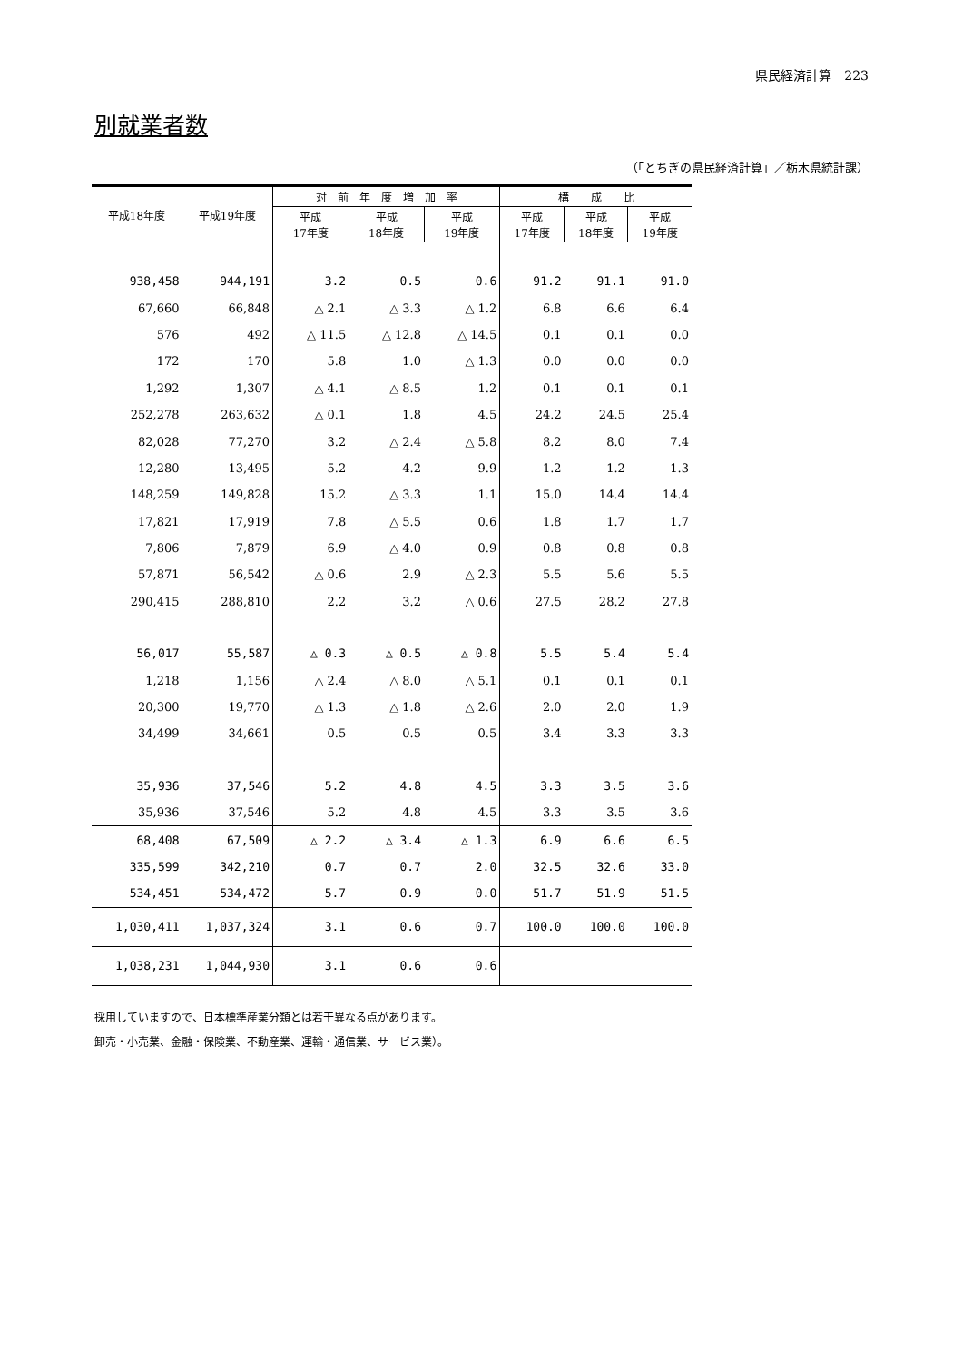県民経済計算　223
別就業者数
（「とちぎの県民経済計算」／栃木県統計課）
| 平成18年度 | 平成19年度 | 対 前 年 度 増 加 率 | | | 構 成 比 | | |
| --- | --- | --- | --- | --- | --- | --- | --- |
| | | 平成 17年度 | 平成 18年度 | 平成 19年度 | 平成 17年度 | 平成 18年度 | 平成 19年度 |
| 938,458 | 944,191 | 3.2 | 0.5 | 0.6 | 91.2 | 91.1 | 91.0 |
| 67,660 | 66,848 | △ 2.1 | △ 3.3 | △ 1.2 | 6.8 | 6.6 | 6.4 |
| 576 | 492 | △ 11.5 | △ 12.8 | △ 14.5 | 0.1 | 0.1 | 0.0 |
| 172 | 170 | 5.8 | 1.0 | △ 1.3 | 0.0 | 0.0 | 0.0 |
| 1,292 | 1,307 | △ 4.1 | △ 8.5 | 1.2 | 0.1 | 0.1 | 0.1 |
| 252,278 | 263,632 | △ 0.1 | 1.8 | 4.5 | 24.2 | 24.5 | 25.4 |
| 82,028 | 77,270 | 3.2 | △ 2.4 | △ 5.8 | 8.2 | 8.0 | 7.4 |
| 12,280 | 13,495 | 5.2 | 4.2 | 9.9 | 1.2 | 1.2 | 1.3 |
| 148,259 | 149,828 | 15.2 | △ 3.3 | 1.1 | 15.0 | 14.4 | 14.4 |
| 17,821 | 17,919 | 7.8 | △ 5.5 | 0.6 | 1.8 | 1.7 | 1.7 |
| 7,806 | 7,879 | 6.9 | △ 4.0 | 0.9 | 0.8 | 0.8 | 0.8 |
| 57,871 | 56,542 | △ 0.6 | 2.9 | △ 2.3 | 5.5 | 5.6 | 5.5 |
| 290,415 | 288,810 | 2.2 | 3.2 | △ 0.6 | 27.5 | 28.2 | 27.8 |
| 56,017 | 55,587 | △ 0.3 | △ 0.5 | △ 0.8 | 5.5 | 5.4 | 5.4 |
| 1,218 | 1,156 | △ 2.4 | △ 8.0 | △ 5.1 | 0.1 | 0.1 | 0.1 |
| 20,300 | 19,770 | △ 1.3 | △ 1.8 | △ 2.6 | 2.0 | 2.0 | 1.9 |
| 34,499 | 34,661 | 0.5 | 0.5 | 0.5 | 3.4 | 3.3 | 3.3 |
| 35,936 | 37,546 | 5.2 | 4.8 | 4.5 | 3.3 | 3.5 | 3.6 |
| 35,936 | 37,546 | 5.2 | 4.8 | 4.5 | 3.3 | 3.5 | 3.6 |
| 68,408 | 67,509 | △ 2.2 | △ 3.4 | △ 1.3 | 6.9 | 6.6 | 6.5 |
| 335,599 | 342,210 | 0.7 | 0.7 | 2.0 | 32.5 | 32.6 | 33.0 |
| 534,451 | 534,472 | 5.7 | 0.9 | 0.0 | 51.7 | 51.9 | 51.5 |
| 1,030,411 | 1,037,324 | 3.1 | 0.6 | 0.7 | 100.0 | 100.0 | 100.0 |
| 1,038,231 | 1,044,930 | 3.1 | 0.6 | 0.6 | | | |
採用していますので、日本標準産業分類とは若干異なる点があります。
卸売・小売業、金融・保険業、不動産業、運輸・通信業、サービス業）。